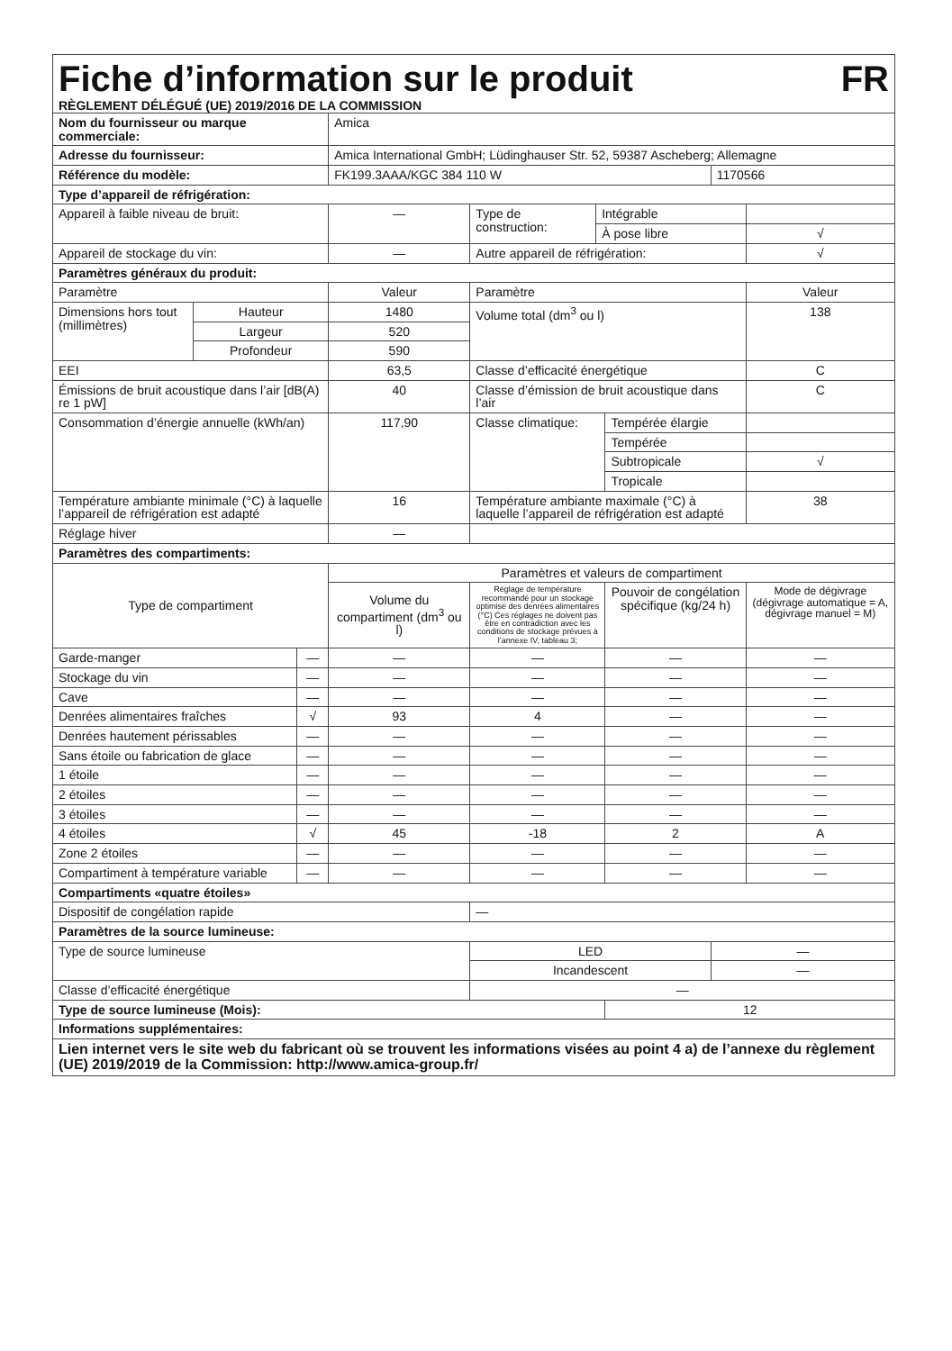Fiche d’information sur le produit FR
RÈGLEMENT DÉLÉGUÉ (UE) 2019/2016 DE LA COMMISSION
| Nom du fournisseur ou marque commerciale: | | | Amica | | | | | |
| Adresse du fournisseur: | | | Amica International GmbH; Lüdinghauser Str. 52, 59387 Ascheberg; Allemagne | | | | | |
| Référence du modèle: | | | FK199.3AAA/KGC 384 110 W | | | | 1170566 | |
| Type d’appareil de réfrigération: | | | | | | | | |
| Appareil à faible niveau de bruit: | | | — | Type de construction: | Intégrable | | | |
| | | | | | À pose libre | | | √ |
| Appareil de stockage du vin: | | | — | Autre appareil de réfrigération: | | | | √ |
| Paramètres généraux du produit: | | | | | | | | |
| Paramètre | | | Valeur | Paramètre | | | | Valeur |
| Dimensions hors tout (millimètres) | Hauteur | | 1480 | Volume total (dm<sup>3</sup> ou l) | | | | 138 |
| | Largeur | | 520 | | | | | |
| | Profondeur | | 590 | | | | | |
| EEI | | | 63,5 | Classe d’efficacité énergétique | | | | C |
| Émissions de bruit acoustique dans l’air [dB(A) re 1 pW] | | | 40 | Classe d’émission de bruit acoustique dans l’air | | | | C |
| Consommation d’énergie annuelle (kWh/an) | | | 117,90 | Classe climatique: | | Tempérée élargie | | |
| | | | | | | Tempérée | | |
| | | | | | | Subtropicale | | √ |
| | | | | | | Tropicale | | |
| Température ambiante minimale (°C) à laquelle l’appareil de réfrigération est adapté | | | 16 | Température ambiante maximale (°C) à laquelle l’appareil de réfrigération est adapté | | | | 38 |
| Réglage hiver | | | — | | | | | |
| Paramètres des compartiments: | | | | | | | | |
| Type de compartiment | | | Paramètres et valeurs de compartiment | | | | | |
| | | | Volume du compartiment (dm<sup>3</sup> ou l) | Réglage de température recommandé pour un stockage optimisé des denrées alimentaires (°C) Ces réglages ne doivent pas être en contradiction avec les conditions de stockage prévues à l’annexe IV, tableau 3; | | Pouvoir de congélation spécifique (kg/24 h) | | Mode de dégivrage (dégivrage automatique = A, dégivrage manuel = M) |
| Garde-manger | | — | — | — | | — | | — |
| Stockage du vin | | — | — | — | | — | | — |
| Cave | | — | — | — | | — | | — |
| Denrées alimentaires fraîches | | √ | 93 | 4 | | — | | — |
| Denrées hautement périssables | | — | — | — | | — | | — |
| Sans étoile ou fabrication de glace | | — | — | — | | — | | — |
| 1 étoile | | — | — | — | | — | | — |
| 2 étoiles | | — | — | — | | — | | — |
| 3 étoiles | | — | — | — | | — | | — |
| 4 étoiles | | √ | 45 | -18 | | 2 | | A |
| Zone 2 étoiles | | — | — | — | | — | | — |
| Compartiment à température variable | | — | — | — | | — | | — |
| Compartiments «quatre étoiles» | | | | | | | | |
| Dispositif de congélation rapide | | | | — | | | | |
| Paramètres de la source lumineuse: | | | | | | | | |
| Type de source lumineuse | | | | LED | | | — | |
| | | | | Incandescent | | | — | |
| Classe d’efficacité énergétique | | | | — | | | | |
| Type de source lumineuse (Mois): | | | | | | 12 | | |
| Informations supplémentaires: | | | | | | | | |
| Lien internet vers le site web du fabricant où se trouvent les informations visées au point 4 a) de l’annexe du règlement (UE) 2019/2019 de la Commission: http://www.amica-group.fr/ | | | | | | | | |